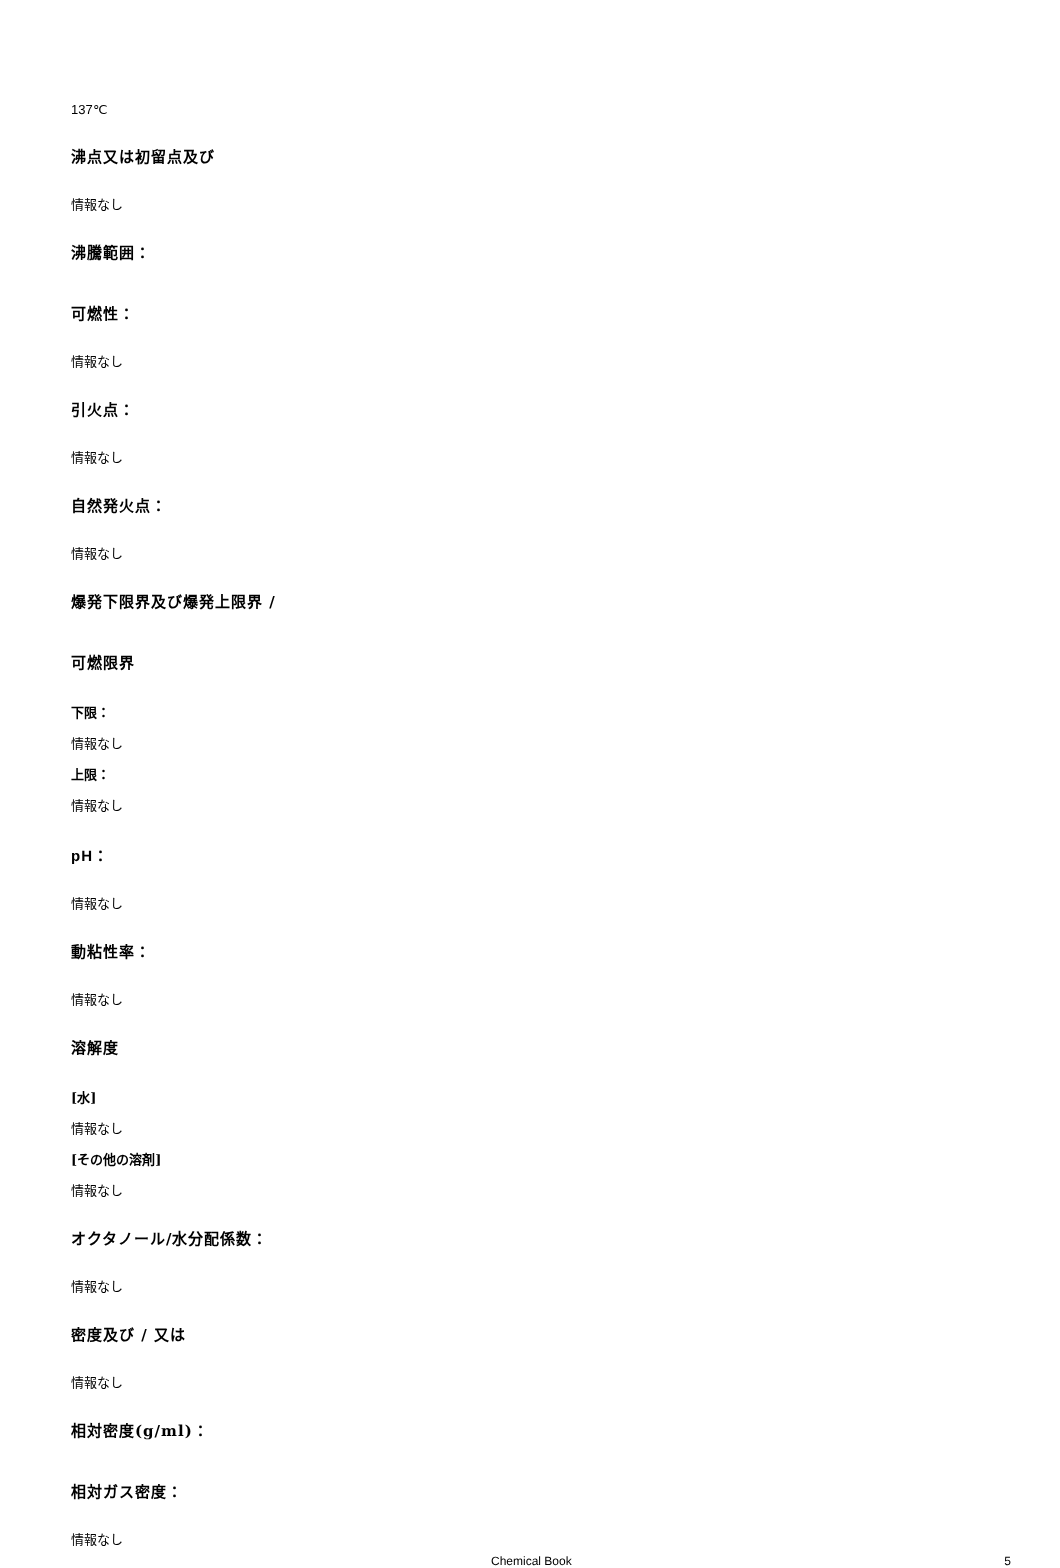137℃
沸点又は初留点及び
情報なし
沸騰範囲：
可燃性：
情報なし
引火点：
情報なし
自然発火点：
情報なし
爆発下限界及び爆発上限界 /
可燃限界
下限：
情報なし
上限：
情報なし
pH：
情報なし
動粘性率：
情報なし
溶解度
[水]
情報なし
[その他の溶剤]
情報なし
オクタノール/水分配係数：
情報なし
密度及び / 又は
情報なし
相対密度(g/ml)：
相対ガス密度：
情報なし
Chemical Book 5